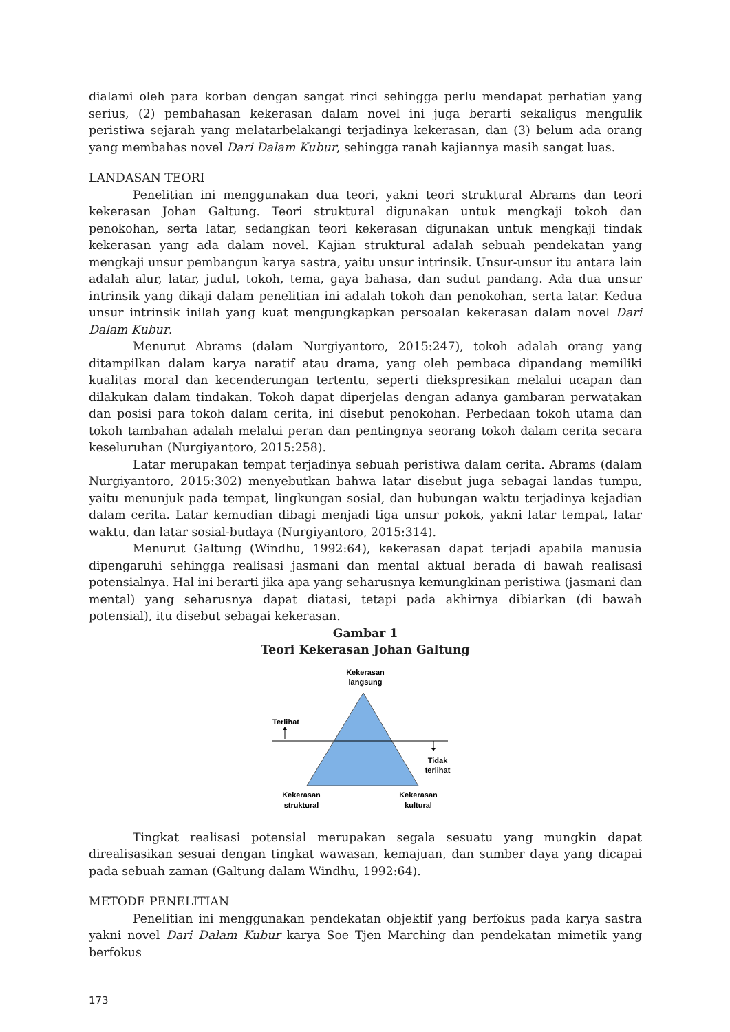dialami oleh para korban dengan sangat rinci sehingga perlu mendapat perhatian yang serius, (2) pembahasan kekerasan dalam novel ini juga berarti sekaligus mengulik peristiwa sejarah yang melatarbelakangi terjadinya kekerasan, dan (3) belum ada orang yang membahas novel Dari Dalam Kubur, sehingga ranah kajiannya masih sangat luas.
LANDASAN TEORI
Penelitian ini menggunakan dua teori, yakni teori struktural Abrams dan teori kekerasan Johan Galtung. Teori struktural digunakan untuk mengkaji tokoh dan penokohan, serta latar, sedangkan teori kekerasan digunakan untuk mengkaji tindak kekerasan yang ada dalam novel. Kajian struktural adalah sebuah pendekatan yang mengkaji unsur pembangun karya sastra, yaitu unsur intrinsik. Unsur-unsur itu antara lain adalah alur, latar, judul, tokoh, tema, gaya bahasa, dan sudut pandang. Ada dua unsur intrinsik yang dikaji dalam penelitian ini adalah tokoh dan penokohan, serta latar. Kedua unsur intrinsik inilah yang kuat mengungkapkan persoalan kekerasan dalam novel Dari Dalam Kubur.
Menurut Abrams (dalam Nurgiyantoro, 2015:247), tokoh adalah orang yang ditampilkan dalam karya naratif atau drama, yang oleh pembaca dipandang memiliki kualitas moral dan kecenderungan tertentu, seperti diekspresikan melalui ucapan dan dilakukan dalam tindakan. Tokoh dapat diperjelas dengan adanya gambaran perwatakan dan posisi para tokoh dalam cerita, ini disebut penokohan. Perbedaan tokoh utama dan tokoh tambahan adalah melalui peran dan pentingnya seorang tokoh dalam cerita secara keseluruhan (Nurgiyantoro, 2015:258).
Latar merupakan tempat terjadinya sebuah peristiwa dalam cerita. Abrams (dalam Nurgiyantoro, 2015:302) menyebutkan bahwa latar disebut juga sebagai landas tumpu, yaitu menunjuk pada tempat, lingkungan sosial, dan hubungan waktu terjadinya kejadian dalam cerita. Latar kemudian dibagi menjadi tiga unsur pokok, yakni latar tempat, latar waktu, dan latar sosial-budaya (Nurgiyantoro, 2015:314).
Menurut Galtung (Windhu, 1992:64), kekerasan dapat terjadi apabila manusia dipengaruhi sehingga realisasi jasmani dan mental aktual berada di bawah realisasi potensialnya. Hal ini berarti jika apa yang seharusnya kemungkinan peristiwa (jasmani dan mental) yang seharusnya dapat diatasi, tetapi pada akhirnya dibiarkan (di bawah potensial), itu disebut sebagai kekerasan.
Gambar 1
Teori Kekerasan Johan Galtung
Kekerasan
langsung
Terlihat
Tidak
terlihat
Kekerasan
struktural
Kekerasan
kultural
Tingkat realisasi potensial merupakan segala sesuatu yang mungkin dapat direalisasikan sesuai dengan tingkat wawasan, kemajuan, dan sumber daya yang dicapai pada sebuah zaman (Galtung dalam Windhu, 1992:64).
METODE PENELITIAN
Penelitian ini menggunakan pendekatan objektif yang berfokus pada karya sastra yakni novel Dari Dalam Kubur karya Soe Tjen Marching dan pendekatan mimetik yang berfokus
173